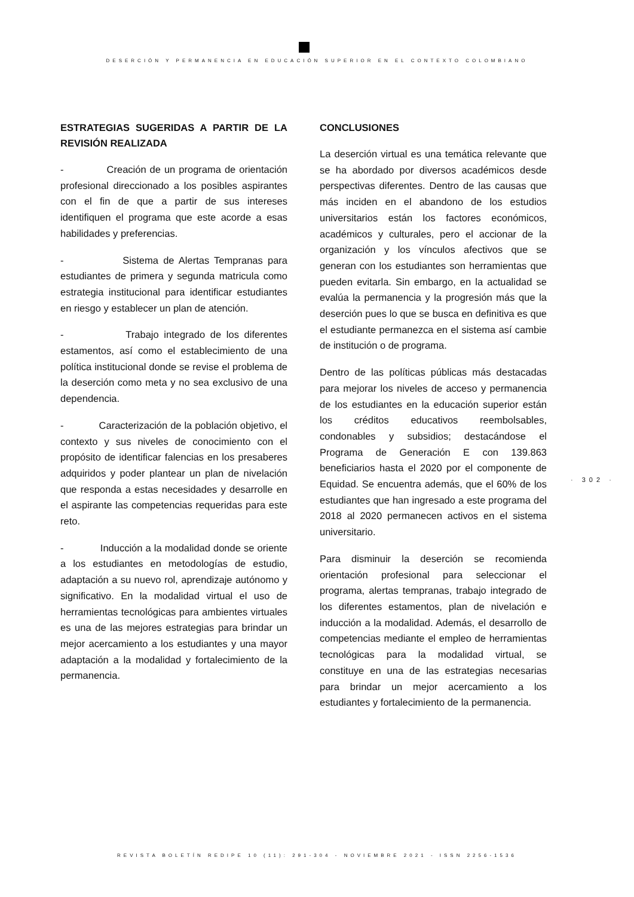DESERCIÓN Y PERMANENCIA EN EDUCACIÓN SUPERIOR EN EL CONTEXTO COLOMBIANO
ESTRATEGIAS SUGERIDAS A PARTIR DE LA REVISIÓN REALIZADA
- Creación de un programa de orientación profesional direccionado a los posibles aspirantes con el fin de que a partir de sus intereses identifiquen el programa que este acorde a esas habilidades y preferencias.
- Sistema de Alertas Tempranas para estudiantes de primera y segunda matricula como estrategia institucional para identificar estudiantes en riesgo y establecer un plan de atención.
- Trabajo integrado de los diferentes estamentos, así como el establecimiento de una política institucional donde se revise el problema de la deserción como meta y no sea exclusivo de una dependencia.
- Caracterización de la población objetivo, el contexto y sus niveles de conocimiento con el propósito de identificar falencias en los presaberes adquiridos y poder plantear un plan de nivelación que responda a estas necesidades y desarrolle en el aspirante las competencias requeridas para este reto.
- Inducción a la modalidad donde se oriente a los estudiantes en metodologías de estudio, adaptación a su nuevo rol, aprendizaje autónomo y significativo. En la modalidad virtual el uso de herramientas tecnológicas para ambientes virtuales es una de las mejores estrategias para brindar un mejor acercamiento a los estudiantes y una mayor adaptación a la modalidad y fortalecimiento de la permanencia.
CONCLUSIONES
La deserción virtual es una temática relevante que se ha abordado por diversos académicos desde perspectivas diferentes. Dentro de las causas que más inciden en el abandono de los estudios universitarios están los factores económicos, académicos y culturales, pero el accionar de la organización y los vínculos afectivos que se generan con los estudiantes son herramientas que pueden evitarla. Sin embargo, en la actualidad se evalúa la permanencia y la progresión más que la deserción pues lo que se busca en definitiva es que el estudiante permanezca en el sistema así cambie de institución o de programa.
Dentro de las políticas públicas más destacadas para mejorar los niveles de acceso y permanencia de los estudiantes en la educación superior están los créditos educativos reembolsables, condonables y subsidios; destacándose el Programa de Generación E con 139.863 beneficiarios hasta el 2020 por el componente de Equidad. Se encuentra además, que el 60% de los estudiantes que han ingresado a este programa del 2018 al 2020 permanecen activos en el sistema universitario.
Para disminuir la deserción se recomienda orientación profesional para seleccionar el programa, alertas tempranas, trabajo integrado de los diferentes estamentos, plan de nivelación e inducción a la modalidad. Además, el desarrollo de competencias mediante el empleo de herramientas tecnológicas para la modalidad virtual, se constituye en una de las estrategias necesarias para brindar un mejor acercamiento a los estudiantes y fortalecimiento de la permanencia.
· 302 ·
REVISTA BOLETÍN REDIPE 10 (11): 291-304 - NOVIEMBRE 2021 - ISSN 2256-1536